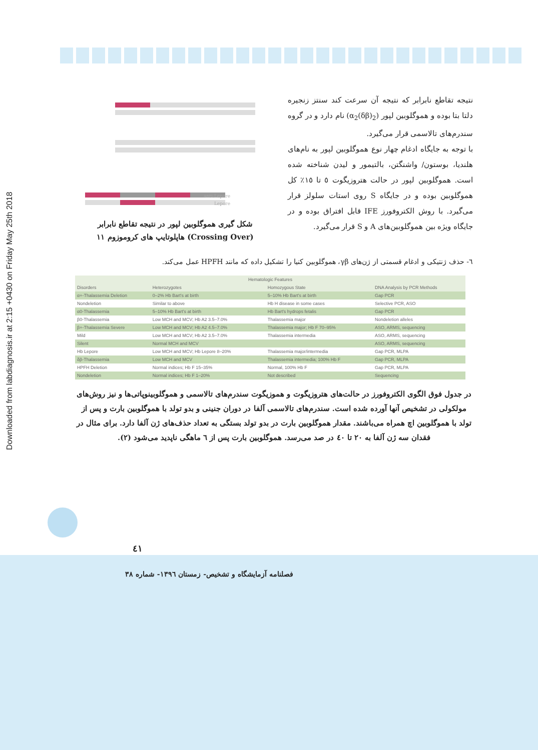Downloaded from labdiagnosis.ir at 2:15 +0430 on Friday May 25th 2018
نتیجه تقاطع نابرابر که نتیجه آن سرعت کند سنتز زنجیره دلتا بتا بوده و هموگلوبین لپور (α<sub>2</sub>(δβ)<sub>2</sub>) نام دارد و در گروه سندرم‌های تالاسمی قرار می‌گیرد.
با توجه به جایگاه ادغام چهار نوع هموگلوبین لپور به نام‌های هلندیا، بوستون/ واشنگتن، بالتیمور و لیدن شناخته شده است. هموگلوبین لپور در حالت هتروزیگوت ٥ تا ١٥٪ کل هموگلوبین بوده و در جایگاه S روی استات سلولز قرار می‌گیرد. با روش الکتروفورز IFE قابل افتراق بوده و در جایگاه ویژه بین هموگلوبین‌های A و S قرار می‌گیرد.
anti-Lepore
Lepore
شکل گیری هموگلوبین لپور در نتیجه تقاطع نابرابر (Crossing Over) هاپلوتایپ های کروموزوم ١١
٦- حذف ژنتیکی و ادغام قسمتی از ژن‌های γβ، هموگلوبین کنیا را تشکیل داده که مانند HPFH عمل می‌کند.
| Hematologic Features | | | |
| --- | --- | --- | --- |
| Disorders | Heterozygotes | Homozygous State | DNA Analysis by PCR Methods |
| α+-Thalassemia Deletion | 0–2% Hb Bart's at birth | 5–10% Hb Bart's at birth | Gap PCR |
| Nondeletion | Similar to above | Hb H disease in some cases | Selective PCR, ASO |
| α0-Thalassemia | 5–10% Hb Bart's at birth | Hb Bart's hydrops fetalis | Gap PCR |
| β0-Thalassemia | Low MCH and MCV; Hb A2 3.5–7.0% | Thalassemia major | Nondeletion alleles |
| β+-Thalassemia Severe | Low MCH and MCV; Hb A2 4.5–7.0% | Thalassemia major; Hb F 70–95% | ASO, ARMS, sequencing |
| Mild | Low MCH and MCV; Hb A2 3.5–7.0% | Thalassemia intermedia | ASO, ARMS, sequencing |
| Silent | Normal MCH and MCV | | ASO, ARMS, sequencing |
| Hb Lepore | Low MCH and MCV; Hb Lepore 8–20% | Thalassemia major/intermedia | Gap PCR, MLPA |
| δβ-Thalassemia | Low MCH and MCV | Thalassemia intermedia; 100% Hb F | Gap PCR, MLPA |
| HPFH Deletion | Normal indices; Hb F 15–35% | Normal, 100% Hb F | Gap PCR, MLPA |
| Nondeletion | Normal indices; Hb F 1–20% | Not described | Sequencing |
در جدول فوق الگوی الکتروفورز در حالت‌های هتروزیگوت و هموزیگوت سندرم‌های تالاسمی و هموگلوبینوپاتی‌ها و نیز روش‌های مولکولی در تشخیص آنها آورده شده است. سندرم‌های تالاسمی آلفا در دوران جنینی و بدو تولد با هموگلوبین بارت و پس از تولد با هموگلوبین اچ همراه می‌باشند. مقدار هموگلوبین بارت در بدو تولد بستگی به تعداد حذف‌های ژن آلفا دارد. برای مثال در فقدان سه ژن آلفا به ٢٠ تا ٤٠ در صد می‌رسد. هموگلوبین بارت پس از ٦ ماهگی ناپدید می‌شود (٢).
٤١
فصلنامه آزمایشگاه و تشخیص- زمستان ١٣٩٦- شماره ٣٨